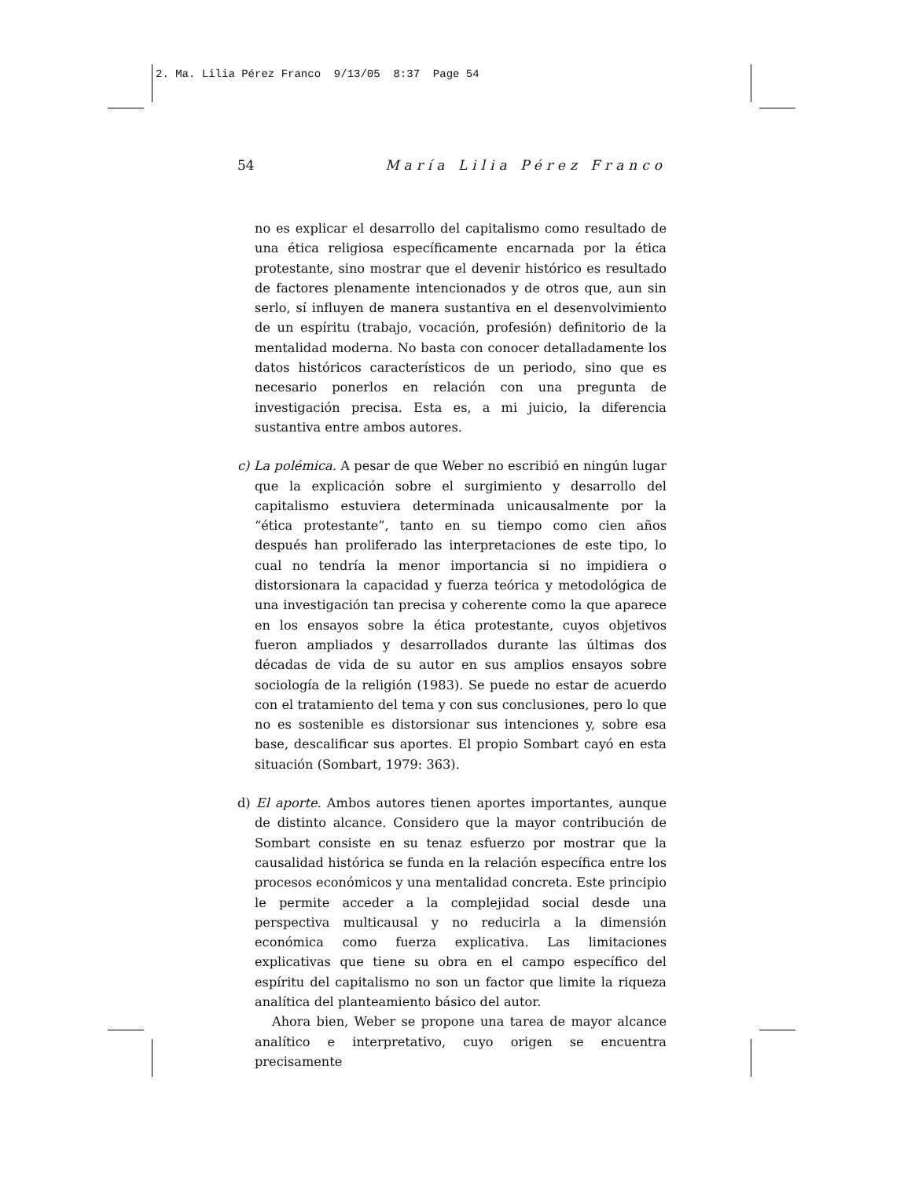2. Ma. Lilia Pérez Franco 9/13/05 8:37 Page 54
54 María Lilia Pérez Franco
no es explicar el desarrollo del capitalismo como resultado de una ética religiosa específicamente encarnada por la ética protestante, sino mostrar que el devenir histórico es resultado de factores plenamente intencionados y de otros que, aun sin serlo, sí influyen de manera sustantiva en el desenvolvimiento de un espíritu (trabajo, vocación, profesión) definitorio de la mentalidad moderna. No basta con conocer detalladamente los datos históricos característicos de un periodo, sino que es necesario ponerlos en relación con una pregunta de investigación precisa. Esta es, a mi juicio, la diferencia sustantiva entre ambos autores.
c) La polémica. A pesar de que Weber no escribió en ningún lugar que la explicación sobre el surgimiento y desarrollo del capitalismo estuviera determinada unicausalmente por la “ética protestante”, tanto en su tiempo como cien años después han proliferado las interpretaciones de este tipo, lo cual no tendría la menor importancia si no impidiera o distorsionara la capacidad y fuerza teórica y metodológica de una investigación tan precisa y coherente como la que aparece en los ensayos sobre la ética protestante, cuyos objetivos fueron ampliados y desarrollados durante las últimas dos décadas de vida de su autor en sus amplios ensayos sobre sociología de la religión (1983). Se puede no estar de acuerdo con el tratamiento del tema y con sus conclusiones, pero lo que no es sostenible es distorsionar sus intenciones y, sobre esa base, descalificar sus aportes. El propio Sombart cayó en esta situación (Sombart, 1979: 363).
d) El aporte. Ambos autores tienen aportes importantes, aunque de distinto alcance. Considero que la mayor contribución de Sombart consiste en su tenaz esfuerzo por mostrar que la causalidad histórica se funda en la relación específica entre los procesos económicos y una mentalidad concreta. Este principio le permite acceder a la complejidad social desde una perspectiva multicausal y no reducirla a la dimensión económica como fuerza explicativa. Las limitaciones explicativas que tiene su obra en el campo específico del espíritu del capitalismo no son un factor que limite la riqueza analítica del planteamiento básico del autor.
Ahora bien, Weber se propone una tarea de mayor alcance analítico e interpretativo, cuyo origen se encuentra precisamente